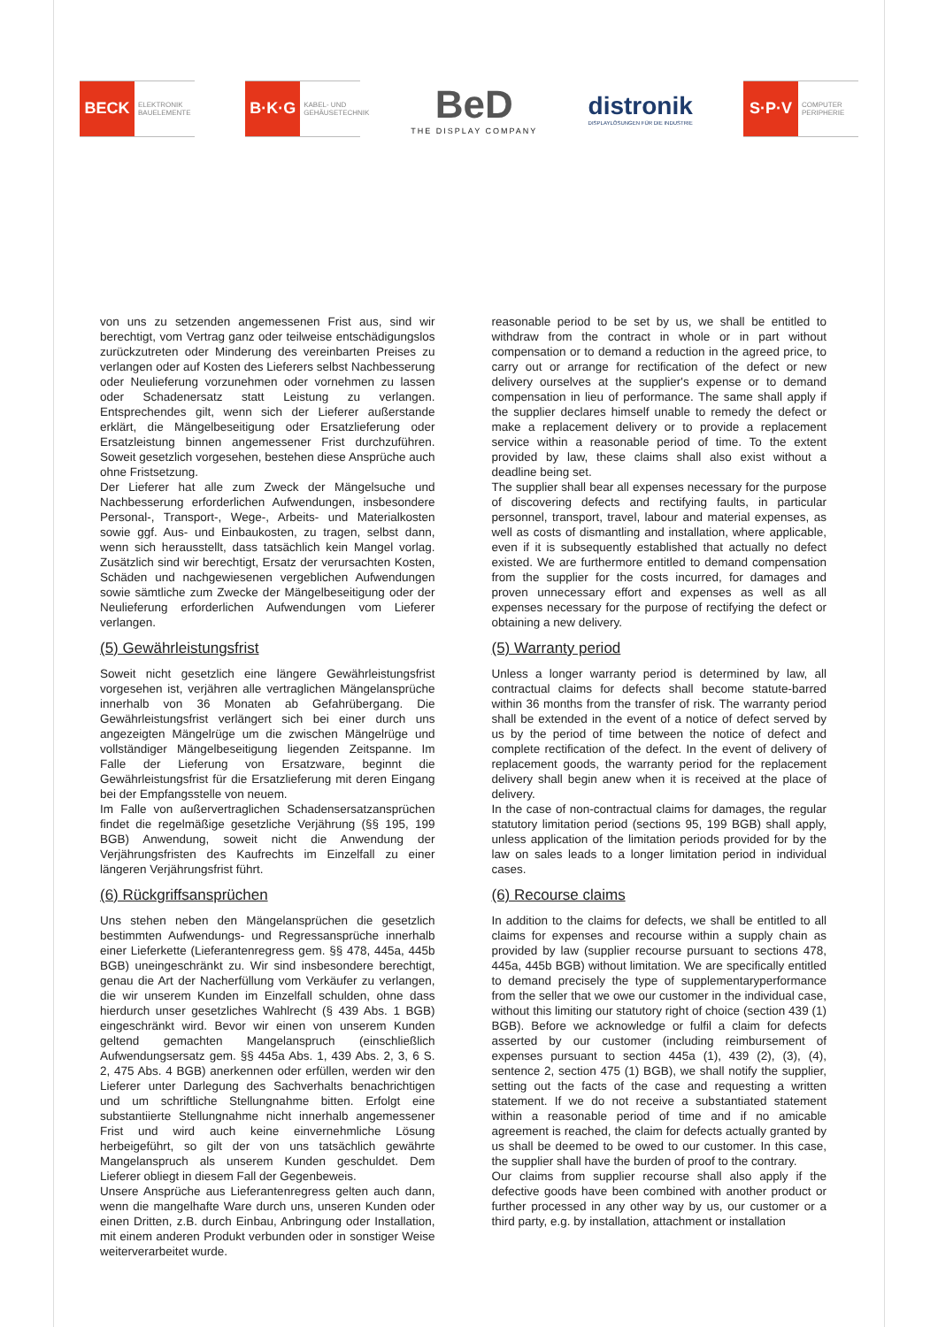BECK
ELEKTRONIK BAUELEMENTE
B·K·G
KABEL- UND GEHÄUSETECHNIK
BeD
THE DISPLAY COMPANY
distronik
DISPLAYLÖSUNGEN FÜR DIE INDUSTRIE
S·P·V
COMPUTER PERIPHERIE
von uns zu setzenden angemessenen Frist aus, sind wir berechtigt, vom Vertrag ganz oder teilweise entschädigungslos zurückzutreten oder Minderung des vereinbarten Preises zu verlangen oder auf Kosten des Lieferers selbst Nachbesserung oder Neulieferung vorzunehmen oder vornehmen zu lassen oder Schadenersatz statt Leistung zu verlangen. Entsprechendes gilt, wenn sich der Lieferer außerstande erklärt, die Mängelbeseitigung oder Ersatzlieferung oder Ersatzleistung binnen angemessener Frist durchzuführen. Soweit gesetzlich vorgesehen, bestehen diese Ansprüche auch ohne Fristsetzung.
Der Lieferer hat alle zum Zweck der Mängelsuche und Nachbesserung erforderlichen Aufwendungen, insbesondere Personal-, Transport-, Wege-, Arbeits- und Materialkosten sowie ggf. Aus- und Einbaukosten, zu tragen, selbst dann, wenn sich herausstellt, dass tatsächlich kein Mangel vorlag. Zusätzlich sind wir berechtigt, Ersatz der verursachten Kosten, Schäden und nachgewiesenen vergeblichen Aufwendungen sowie sämtliche zum Zwecke der Mängelbeseitigung oder der Neulieferung erforderlichen Aufwendungen vom Lieferer verlangen.
(5) Gewährleistungsfrist
Soweit nicht gesetzlich eine längere Gewährleistungsfrist vorgesehen ist, verjähren alle vertraglichen Mängelansprüche innerhalb von 36 Monaten ab Gefahrübergang. Die Gewährleistungsfrist verlängert sich bei einer durch uns angezeigten Mängelrüge um die zwischen Mängelrüge und vollständiger Mängelbeseitigung liegenden Zeitspanne. Im Falle der Lieferung von Ersatzware, beginnt die Gewährleistungsfrist für die Ersatzlieferung mit deren Eingang bei der Empfangsstelle von neuem.
Im Falle von außervertraglichen Schadensersatzansprüchen findet die regelmäßige gesetzliche Verjährung (§§ 195, 199 BGB) Anwendung, soweit nicht die Anwendung der Verjährungsfristen des Kaufrechts im Einzelfall zu einer längeren Verjährungsfrist führt.
(6) Rückgriffsansprüchen
Uns stehen neben den Mängelansprüchen die gesetzlich bestimmten Aufwendungs- und Regressansprüche innerhalb einer Lieferkette (Lieferantenregress gem. §§ 478, 445a, 445b BGB) uneingeschränkt zu. Wir sind insbesondere berechtigt, genau die Art der Nacherfüllung vom Verkäufer zu verlangen, die wir unserem Kunden im Einzelfall schulden, ohne dass hierdurch unser gesetzliches Wahlrecht (§ 439 Abs. 1 BGB) eingeschränkt wird. Bevor wir einen von unserem Kunden geltend gemachten Mangelanspruch (einschließlich Aufwendungsersatz gem. §§ 445a Abs. 1, 439 Abs. 2, 3, 6 S. 2, 475 Abs. 4 BGB) anerkennen oder erfüllen, werden wir den Lieferer unter Darlegung des Sachverhalts benachrichtigen und um schriftliche Stellungnahme bitten. Erfolgt eine substantiierte Stellungnahme nicht innerhalb angemessener Frist und wird auch keine einvernehmliche Lösung herbeigeführt, so gilt der von uns tatsächlich gewährte Mangelanspruch als unserem Kunden geschuldet. Dem Lieferer obliegt in diesem Fall der Gegenbeweis.
Unsere Ansprüche aus Lieferantenregress gelten auch dann, wenn die mangelhafte Ware durch uns, unseren Kunden oder einen Dritten, z.B. durch Einbau, Anbringung oder Installation, mit einem anderen Produkt verbunden oder in sonstiger Weise weiterverarbeitet wurde.
reasonable period to be set by us, we shall be entitled to withdraw from the contract in whole or in part without compensation or to demand a reduction in the agreed price, to carry out or arrange for rectification of the defect or new delivery ourselves at the supplier's expense or to demand compensation in lieu of performance. The same shall apply if the supplier declares himself unable to remedy the defect or make a replacement delivery or to provide a replacement service within a reasonable period of time. To the extent provided by law, these claims shall also exist without a deadline being set.
The supplier shall bear all expenses necessary for the purpose of discovering defects and rectifying faults, in particular personnel, transport, travel, labour and material expenses, as well as costs of dismantling and installation, where applicable, even if it is subsequently established that actually no defect existed. We are furthermore entitled to demand compensation from the supplier for the costs incurred, for damages and proven unnecessary effort and expenses as well as all expenses necessary for the purpose of rectifying the defect or obtaining a new delivery.
(5) Warranty period
Unless a longer warranty period is determined by law, all contractual claims for defects shall become statute-barred within 36 months from the transfer of risk. The warranty period shall be extended in the event of a notice of defect served by us by the period of time between the notice of defect and complete rectification of the defect. In the event of delivery of replacement goods, the warranty period for the replacement delivery shall begin anew when it is received at the place of delivery.
In the case of non-contractual claims for damages, the regular statutory limitation period (sections 95, 199 BGB) shall apply, unless application of the limitation periods provided for by the law on sales leads to a longer limitation period in individual cases.
(6) Recourse claims
In addition to the claims for defects, we shall be entitled to all claims for expenses and recourse within a supply chain as provided by law (supplier recourse pursuant to sections 478, 445a, 445b BGB) without limitation. We are specifically entitled to demand precisely the type of supplementaryperformance from the seller that we owe our customer in the individual case, without this limiting our statutory right of choice (section 439 (1) BGB). Before we acknowledge or fulfil a claim for defects asserted by our customer (including reimbursement of expenses pursuant to section 445a (1), 439 (2), (3), (4), sentence 2, section 475 (1) BGB), we shall notify the supplier, setting out the facts of the case and requesting a written statement. If we do not receive a substantiated statement within a reasonable period of time and if no amicable agreement is reached, the claim for defects actually granted by us shall be deemed to be owed to our customer. In this case, the supplier shall have the burden of proof to the contrary.
Our claims from supplier recourse shall also apply if the defective goods have been combined with another product or further processed in any other way by us, our customer or a third party, e.g. by installation, attachment or installation